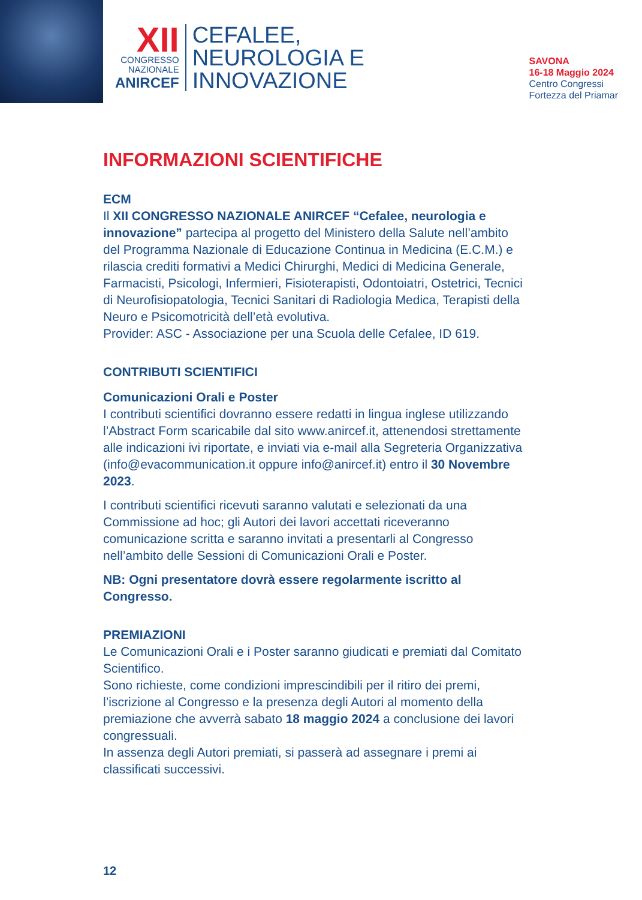XII
CONGRESSO
NAZIONALE
ANIRCEF
CEFALEE,
NEUROLOGIA E
INNOVAZIONE
SAVONA
16-18 Maggio 2024
Centro Congressi
Fortezza del Priamar
INFORMAZIONI SCIENTIFICHE
ECM
Il XII CONGRESSO NAZIONALE ANIRCEF “Cefalee, neurologia e innovazione” partecipa al progetto del Ministero della Salute nell’ambito del Programma Nazionale di Educazione Continua in Medicina (E.C.M.) e rilascia crediti formativi a Medici Chirurghi, Medici di Medicina Generale, Farmacisti, Psicologi, Infermieri, Fisioterapisti, Odontoiatri, Ostetrici, Tecnici di Neurofisiopatologia, Tecnici Sanitari di Radiologia Medica, Terapisti della Neuro e Psicomotricità dell’età evolutiva.
Provider: ASC - Associazione per una Scuola delle Cefalee, ID 619.
CONTRIBUTI SCIENTIFICI
Comunicazioni Orali e Poster
I contributi scientifici dovranno essere redatti in lingua inglese utilizzando l’Abstract Form scaricabile dal sito www.anircef.it, attenendosi strettamente alle indicazioni ivi riportate, e inviati via e-mail alla Segreteria Organizzativa (info@evacommunication.it oppure info@anircef.it) entro il 30 Novembre 2023.
I contributi scientifici ricevuti saranno valutati e selezionati da una Commissione ad hoc; gli Autori dei lavori accettati riceveranno comunicazione scritta e saranno invitati a presentarli al Congresso nell’ambito delle Sessioni di Comunicazioni Orali e Poster.
NB: Ogni presentatore dovrà essere regolarmente iscritto al Congresso.
PREMIAZIONI
Le Comunicazioni Orali e i Poster saranno giudicati e premiati dal Comitato Scientifico.
Sono richieste, come condizioni imprescindibili per il ritiro dei premi, l’iscrizione al Congresso e la presenza degli Autori al momento della premiazione che avverrà sabato 18 maggio 2024 a conclusione dei lavori congressuali.
In assenza degli Autori premiati, si passerà ad assegnare i premi ai classificati successivi.
12